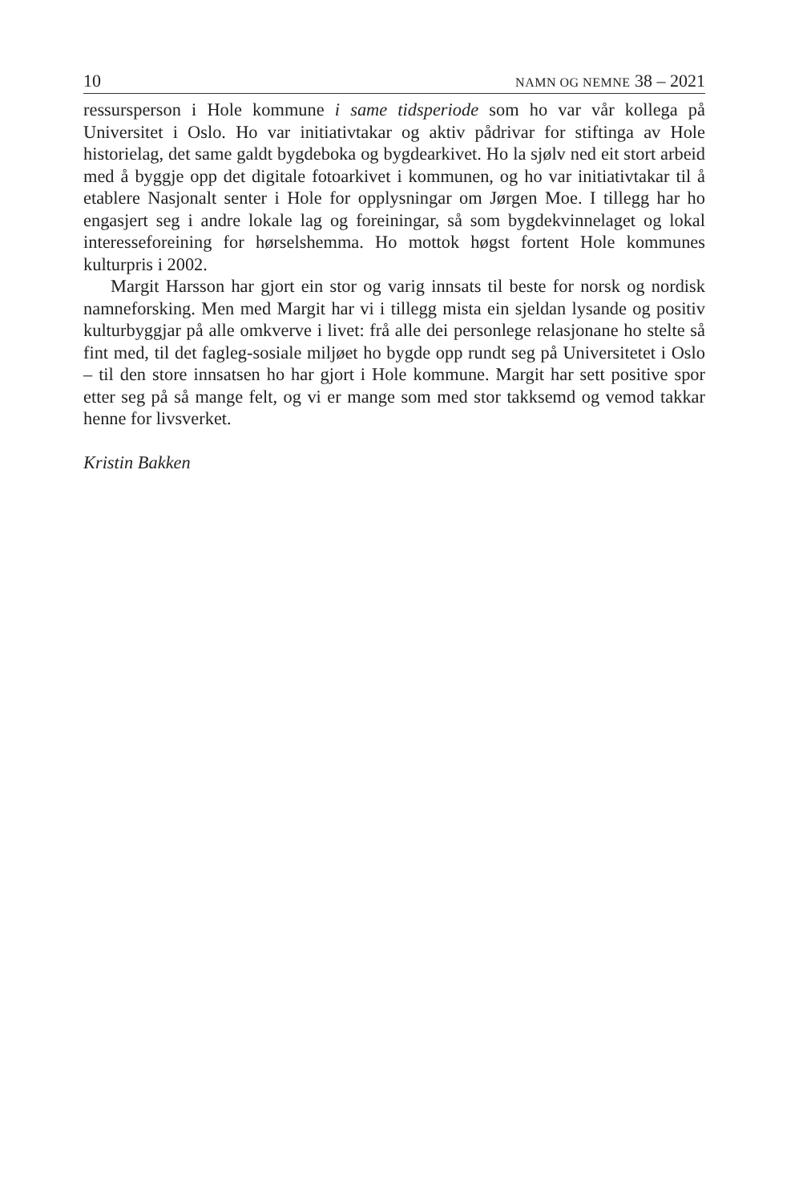10 NAMN OG NEMNE 38 – 2021
ressursperson i Hole kommune i same tidsperiode som ho var vår kollega på Universitet i Oslo. Ho var initiativtakar og aktiv pådrivar for stiftinga av Hole historielag, det same galdt bygdeboka og bygdearkivet. Ho la sjølv ned eit stort arbeid med å byggje opp det digitale fotoarkivet i kommunen, og ho var initiativtakar til å etablere Nasjonalt senter i Hole for opplysningar om Jørgen Moe. I tillegg har ho engasjert seg i andre lokale lag og foreiningar, så som bygdekvinnelaget og lokal interesseforeining for hørselshemma. Ho mottok høgst fortent Hole kommunes kulturpris i 2002.
Margit Harsson har gjort ein stor og varig innsats til beste for norsk og nordisk namneforsking. Men med Margit har vi i tillegg mista ein sjeldan lysande og positiv kulturbyggjar på alle omkverve i livet: frå alle dei personlege relasjonane ho stelte så fint med, til det fagleg-sosiale miljøet ho bygde opp rundt seg på Universitetet i Oslo – til den store innsatsen ho har gjort i Hole kommune. Margit har sett positive spor etter seg på så mange felt, og vi er mange som med stor takksemd og vemod takkar henne for livsverket.
Kristin Bakken